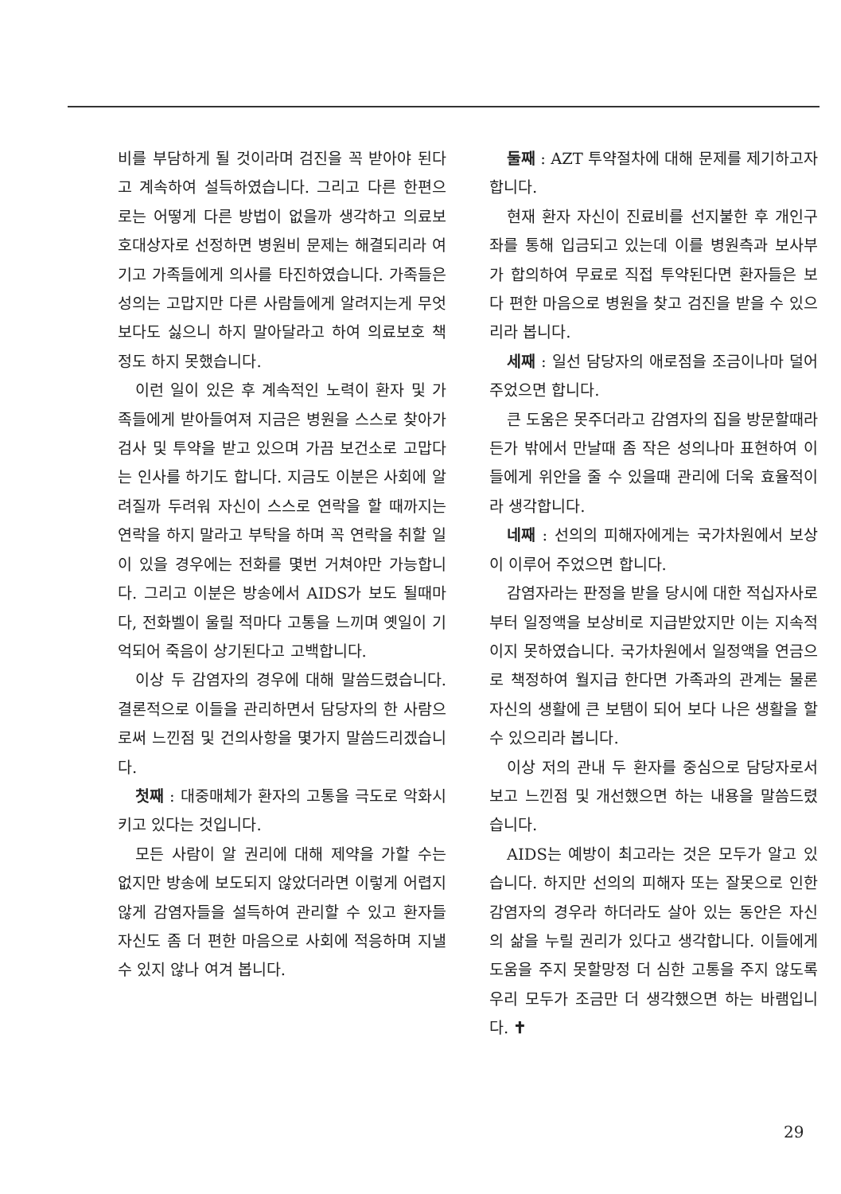비를 부담하게 될 것이라며 검진을 꼭 받아야 된다고 계속하여 설득하였습니다. 그리고 다른 한편으로는 어떻게 다른 방법이 없을까 생각하고 의료보호대상자로 선정하면 병원비 문제는 해결되리라 여기고 가족들에게 의사를 타진하였습니다. 가족들은 성의는 고맙지만 다른 사람들에게 알려지는게 무엇보다도 싫으니 하지 말아달라고 하여 의료보호 책정도 하지 못했습니다.
이런 일이 있은 후 계속적인 노력이 환자 및 가족들에게 받아들여져 지금은 병원을 스스로 찾아가 검사 및 투약을 받고 있으며 가끔 보건소로 고맙다는 인사를 하기도 합니다. 지금도 이분은 사회에 알려질까 두려워 자신이 스스로 연락을 할 때까지는 연락을 하지 말라고 부탁을 하며 꼭 연락을 취할 일이 있을 경우에는 전화를 몇번 거쳐야만 가능합니다. 그리고 이분은 방송에서 AIDS가 보도 될때마다, 전화벨이 울릴 적마다 고통을 느끼며 옛일이 기억되어 죽음이 상기된다고 고백합니다.
이상 두 감염자의 경우에 대해 말씀드렸습니다. 결론적으로 이들을 관리하면서 담당자의 한 사람으로써 느낀점 및 건의사항을 몇가지 말씀드리겠습니다.
첫째 : 대중매체가 환자의 고통을 극도로 악화시키고 있다는 것입니다.
모든 사람이 알 권리에 대해 제약을 가할 수는 없지만 방송에 보도되지 않았더라면 이렇게 어렵지 않게 감염자들을 설득하여 관리할 수 있고 환자들 자신도 좀 더 편한 마음으로 사회에 적응하며 지낼 수 있지 않나 여겨 봅니다.
둘째 : AZT 투약절차에 대해 문제를 제기하고자 합니다.
현재 환자 자신이 진료비를 선지불한 후 개인구좌를 통해 입금되고 있는데 이를 병원측과 보사부가 합의하여 무료로 직접 투약된다면 환자들은 보다 편한 마음으로 병원을 찾고 검진을 받을 수 있으리라 봅니다.
세째 : 일선 담당자의 애로점을 조금이나마 덜어 주었으면 합니다.
큰 도움은 못주더라고 감염자의 집을 방문할때라든가 밖에서 만날때 좀 작은 성의나마 표현하여 이들에게 위안을 줄 수 있을때 관리에 더욱 효율적이라 생각합니다.
네째 : 선의의 피해자에게는 국가차원에서 보상이 이루어 주었으면 합니다.
감염자라는 판정을 받을 당시에 대한 적십자사로부터 일정액을 보상비로 지급받았지만 이는 지속적이지 못하였습니다. 국가차원에서 일정액을 연금으로 책정하여 월지급 한다면 가족과의 관계는 물론 자신의 생활에 큰 보탬이 되어 보다 나은 생활을 할 수 있으리라 봅니다.
이상 저의 관내 두 환자를 중심으로 담당자로서 보고 느낀점 및 개선했으면 하는 내용을 말씀드렸습니다.
AIDS는 예방이 최고라는 것은 모두가 알고 있습니다. 하지만 선의의 피해자 또는 잘못으로 인한 감염자의 경우라 하더라도 살아 있는 동안은 자신의 삶을 누릴 권리가 있다고 생각합니다. 이들에게 도움을 주지 못할망정 더 심한 고통을 주지 않도록 우리 모두가 조금만 더 생각했으면 하는 바램입니다. ✝
29